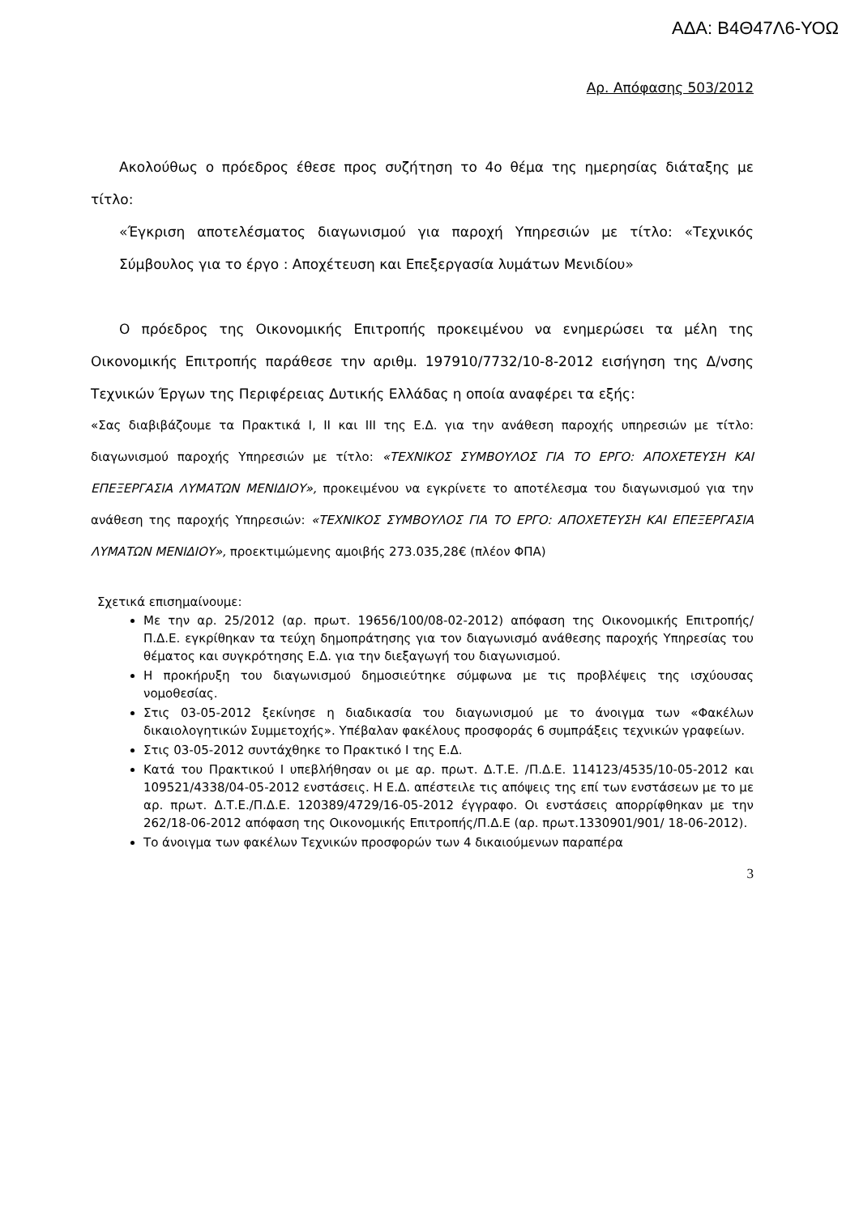ΑΔΑ: Β4Θ47Λ6-ΥΟΩ
Αρ. Απόφασης 503/2012
Ακολούθως ο πρόεδρος έθεσε προς συζήτηση το 4ο θέμα της ημερησίας διάταξης με τίτλο:
«Έγκριση αποτελέσματος διαγωνισμού για παροχή Υπηρεσιών με τίτλο: «Τεχνικός Σύμβουλος για το έργο : Αποχέτευση και Επεξεργασία λυμάτων Μενιδίου»
Ο πρόεδρος της Οικονομικής Επιτροπής προκειμένου να ενημερώσει τα μέλη της Οικονομικής Επιτροπής παράθεσε την αριθμ. 197910/7732/10-8-2012 εισήγηση της Δ/νσης Τεχνικών Έργων της Περιφέρειας Δυτικής Ελλάδας η οποία αναφέρει τα εξής:
«Σας διαβιβάζουμε τα Πρακτικά Ι, ΙΙ και ΙΙΙ της Ε.Δ. για την ανάθεση παροχής υπηρεσιών με τίτλο: διαγωνισμού παροχής Υπηρεσιών με τίτλο: «ΤΕΧΝΙΚΟΣ ΣΥΜΒΟΥΛΟΣ ΓΙΑ ΤΟ ΕΡΓΟ: ΑΠΟΧΕΤΕΥΣΗ ΚΑΙ ΕΠΕΞΕΡΓΑΣΙΑ ΛΥΜΑΤΩΝ ΜΕΝΙΔΙΟΥ», προκειμένου να εγκρίνετε το αποτέλεσμα του διαγωνισμού για την ανάθεση της παροχής Υπηρεσιών: «ΤΕΧΝΙΚΟΣ ΣΥΜΒΟΥΛΟΣ ΓΙΑ ΤΟ ΕΡΓΟ: ΑΠΟΧΕΤΕΥΣΗ ΚΑΙ ΕΠΕΞΕΡΓΑΣΙΑ ΛΥΜΑΤΩΝ ΜΕΝΙΔΙΟΥ», προεκτιμώμενης αμοιβής 273.035,28€ (πλέον ΦΠΑ)
Σχετικά επισημαίνουμε:
Με την αρ. 25/2012 (αρ. πρωτ. 19656/100/08-02-2012) απόφαση της Οικονομικής Επιτροπής/Π.Δ.Ε. εγκρίθηκαν τα τεύχη δημοπράτησης για τον διαγωνισμό ανάθεσης παροχής Υπηρεσίας του θέματος και συγκρότησης Ε.Δ. για την διεξαγωγή του διαγωνισμού.
Η προκήρυξη του διαγωνισμού δημοσιεύτηκε σύμφωνα με τις προβλέψεις της ισχύουσας νομοθεσίας.
Στις 03-05-2012 ξεκίνησε η διαδικασία του διαγωνισμού με το άνοιγμα των «Φακέλων δικαιολογητικών Συμμετοχής». Υπέβαλαν φακέλους προσφοράς 6 συμπράξεις τεχνικών γραφείων.
Στις 03-05-2012 συντάχθηκε το Πρακτικό Ι της Ε.Δ.
Κατά του Πρακτικού Ι υπεβλήθησαν οι με αρ. πρωτ. Δ.Τ.Ε. /Π.Δ.Ε. 114123/4535/10-05-2012 και 109521/4338/04-05-2012 ενστάσεις. Η Ε.Δ. απέστειλε τις απόψεις της επί των ενστάσεων με το με αρ. πρωτ. Δ.Τ.Ε./Π.Δ.Ε. 120389/4729/16-05-2012 έγγραφο. Οι ενστάσεις απορρίφθηκαν με την 262/18-06-2012 απόφαση της Οικονομικής Επιτροπής/Π.Δ.Ε (αρ. πρωτ.1330901/901/ 18-06-2012).
Το άνοιγμα των φακέλων Τεχνικών προσφορών των 4 δικαιούμενων παραπέρα
3